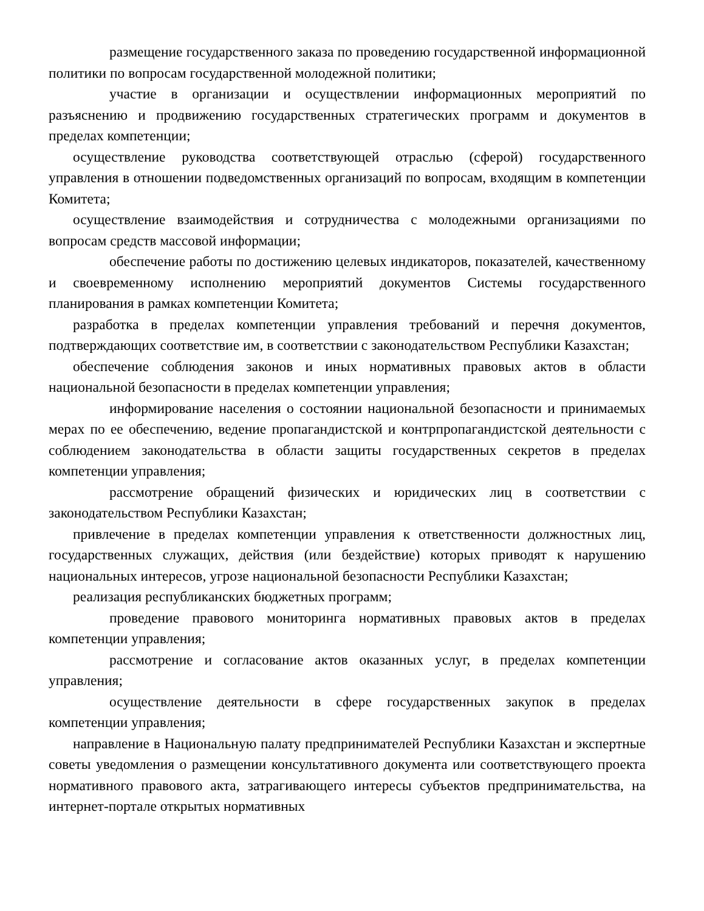размещение государственного заказа по проведению государственной информационной политики по вопросам государственной молодежной политики;
участие в организации и осуществлении информационных мероприятий по разъяснению и продвижению государственных стратегических программ и документов в пределах компетенции;
осуществление руководства соответствующей отраслью (сферой) государственного управления в отношении подведомственных организаций по вопросам, входящим в компетенции Комитета;
осуществление взаимодействия и сотрудничества с молодежными организациями по вопросам средств массовой информации;
обеспечение работы по достижению целевых индикаторов, показателей, качественному и своевременному исполнению мероприятий документов Системы государственного планирования в рамках компетенции Комитета;
разработка в пределах компетенции управления требований и перечня документов, подтверждающих соответствие им, в соответствии с законодательством Республики Казахстан;
обеспечение соблюдения законов и иных нормативных правовых актов в области национальной безопасности в пределах компетенции управления;
информирование населения о состоянии национальной безопасности и принимаемых мерах по ее обеспечению, ведение пропагандистской и контрпропагандистской деятельности с соблюдением законодательства в области защиты государственных секретов в пределах компетенции управления;
рассмотрение обращений физических и юридических лиц в соответствии с законодательством Республики Казахстан;
привлечение в пределах компетенции управления к ответственности должностных лиц, государственных служащих, действия (или бездействие) которых приводят к нарушению национальных интересов, угрозе национальной безопасности Республики Казахстан;
реализация республиканских бюджетных программ;
проведение правового мониторинга нормативных правовых актов в пределах компетенции управления;
рассмотрение и согласование актов оказанных услуг, в пределах компетенции управления;
осуществление деятельности в сфере государственных закупок в пределах компетенции управления;
направление в Национальную палату предпринимателей Республики Казахстан и экспертные советы уведомления о размещении консультативного документа или соответствующего проекта нормативного правового акта, затрагивающего интересы субъектов предпринимательства, на интернет-портале открытых нормативных